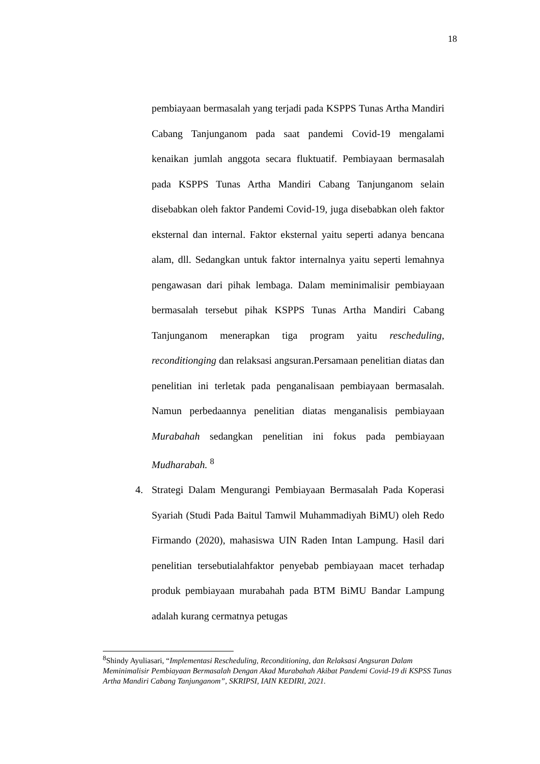18
pembiayaan bermasalah yang terjadi pada KSPPS Tunas Artha Mandiri Cabang Tanjunganom pada saat pandemi Covid-19 mengalami kenaikan jumlah anggota secara fluktuatif. Pembiayaan bermasalah pada KSPPS Tunas Artha Mandiri Cabang Tanjunganom selain disebabkan oleh faktor Pandemi Covid-19, juga disebabkan oleh faktor eksternal dan internal. Faktor eksternal yaitu seperti adanya bencana alam, dll. Sedangkan untuk faktor internalnya yaitu seperti lemahnya pengawasan dari pihak lembaga. Dalam meminimalisir pembiayaan bermasalah tersebut pihak KSPPS Tunas Artha Mandiri Cabang Tanjunganom menerapkan tiga program yaitu rescheduling, reconditionging dan relaksasi angsuran.Persamaan penelitian diatas dan penelitian ini terletak pada penganalisaan pembiayaan bermasalah. Namun perbedaannya penelitian diatas menganalisis pembiayaan Murabahah sedangkan penelitian ini fokus pada pembiayaan Mudharabah. <sup>8</sup>
4. Strategi Dalam Mengurangi Pembiayaan Bermasalah Pada Koperasi Syariah (Studi Pada Baitul Tamwil Muhammadiyah BiMU) oleh Redo Firmando (2020), mahasiswa UIN Raden Intan Lampung. Hasil dari penelitian tersebutialahfaktor penyebab pembiayaan macet terhadap produk pembiayaan murabahah pada BTM BiMU Bandar Lampung adalah kurang cermatnya petugas
<sup>8</sup> Shindy Ayuliasari, “Implementasi Rescheduling, Reconditioning, dan Relaksasi Angsuran Dalam Meminimalisir Pembiayaan Bermasalah Dengan Akad Murabahah Akibat Pandemi Covid-19 di KSPSS Tunas Artha Mandiri Cabang Tanjunganom”, SKRIPSI, IAIN KEDIRI, 2021.